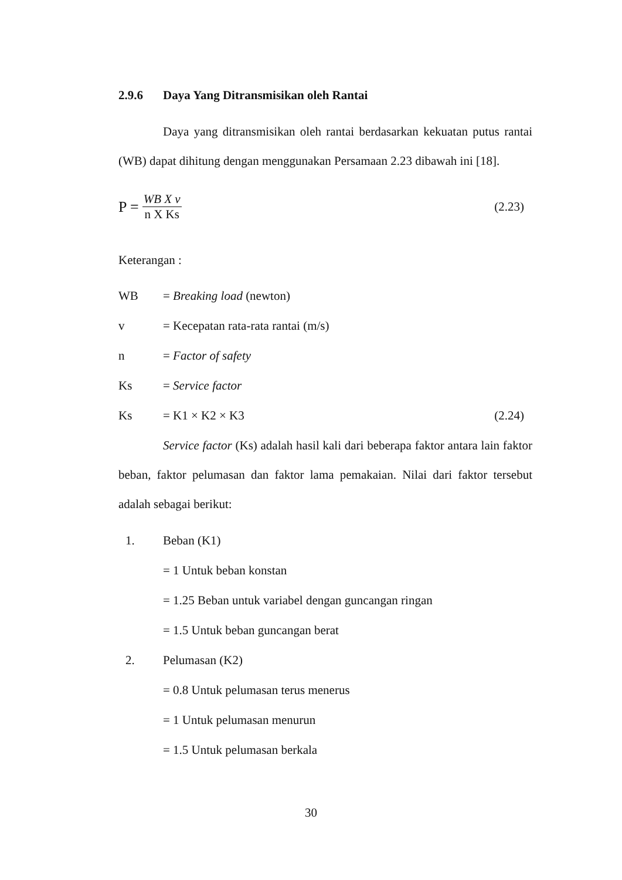2.9.6 Daya Yang Ditransmisikan oleh Rantai
Daya yang ditransmisikan oleh rantai berdasarkan kekuatan putus rantai (WB) dapat dihitung dengan menggunakan Persamaan 2.23 dibawah ini [18].
P = WB X v n X Ks (2.23)
Keterangan :
WB = Breaking load (newton)
v = Kecepatan rata-rata rantai (m/s)
n = Factor of safety
Ks = Service factor
Ks = K1 × K2 × K3 (2.24)
Service factor (Ks) adalah hasil kali dari beberapa faktor antara lain faktor beban, faktor pelumasan dan faktor lama pemakaian. Nilai dari faktor tersebut adalah sebagai berikut:
1. Beban (K1)
= 1 Untuk beban konstan
= 1.25 Beban untuk variabel dengan guncangan ringan
= 1.5 Untuk beban guncangan berat
2. Pelumasan (K2)
= 0.8 Untuk pelumasan terus menerus
= 1 Untuk pelumasan menurun
= 1.5 Untuk pelumasan berkala
30